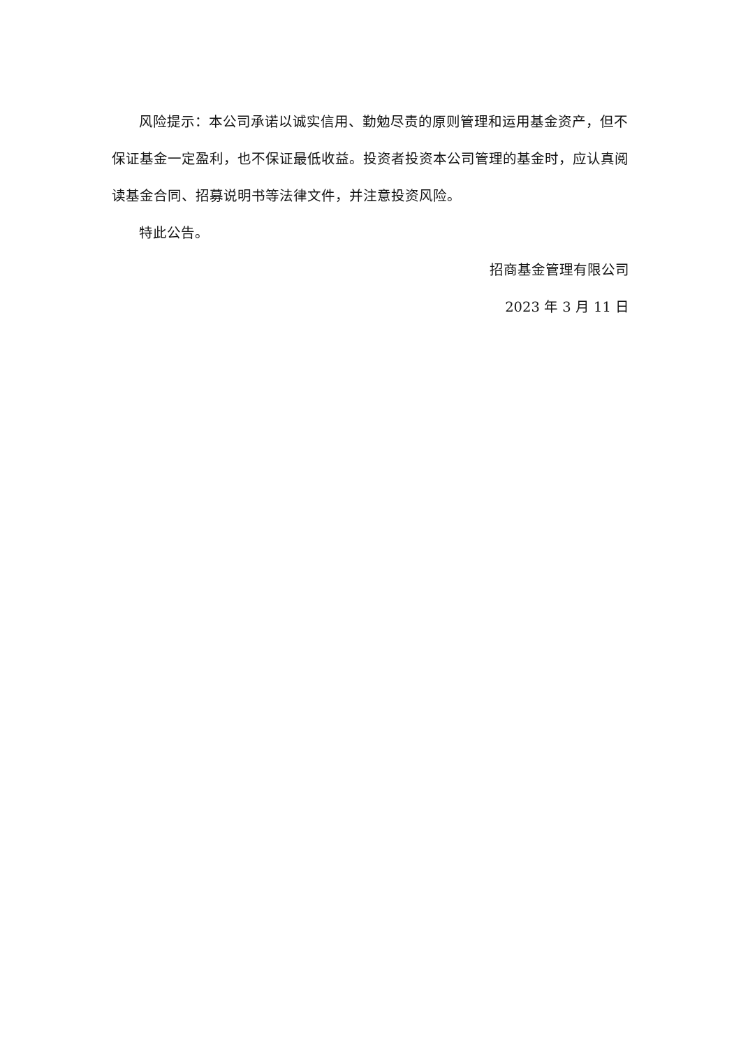风险提示：本公司承诺以诚实信用、勤勉尽责的原则管理和运用基金资产，但不保证基金一定盈利，也不保证最低收益。投资者投资本公司管理的基金时，应认真阅读基金合同、招募说明书等法律文件，并注意投资风险。
特此公告。
招商基金管理有限公司
2023 年 3 月 11 日